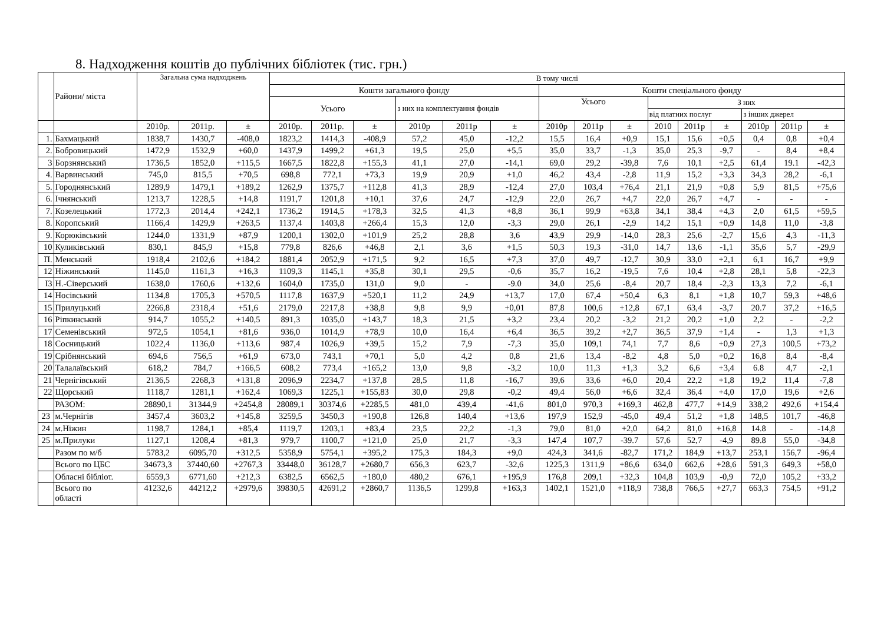8. Надходження коштів до публічних бібліотек (тис. грн.)
| | Райони/ міста | Загальна сума надходжень | | | В тому числі | | | | | | | | | | | | | | |
| --- | --- | --- | --- | --- | --- | --- | --- | --- | --- | --- | --- | --- | --- | --- | --- | --- | --- | --- | --- |
| | | | | | Кошти загального фонду | | | | | | Кошти спеціального фонду | | | | | | | | |
| | | | | | Усього | | | з них на комплектуання фондів | | | Усього | | | З них | | | | | |
| | | | | | | | | | | | | | | від платних послуг | | | з інших джерел | | |
| | | 2010р. | 2011р. | ± | 2010р. | 2011р. | ± | 2010р | 2011р | ± | 2010р | 2011р | ± | 2010 | 2011р | ± | 2010р | 2011р | ± |
| 1. | Бахмацький | 1838,7 | 1430,7 | -408,0 | 1823,2 | 1414,3 | -408,9 | 57,2 | 45,0 | -12,2 | 15,5 | 16,4 | +0,9 | 15,1 | 15,6 | +0,5 | 0,4 | 0,8 | +0,4 |
| 2. | Бобровицький | 1472,9 | 1532,9 | +60,0 | 1437,9 | 1499,2 | +61,3 | 19,5 | 25,0 | +5,5 | 35,0 | 33,7 | -1,3 | 35,0 | 25,3 | -9,7 | - | 8,4 | +8,4 |
| 3 | Борзнянський | 1736,5 | 1852,0 | +115,5 | 1667,5 | 1822,8 | +155,3 | 41,1 | 27,0 | -14,1 | 69,0 | 29,2 | -39,8 | 7,6 | 10,1 | +2,5 | 61,4 | 19.1 | -42,3 |
| 4. | Варвинський | 745,0 | 815,5 | +70,5 | 698,8 | 772,1 | +73,3 | 19,9 | 20,9 | +1,0 | 46,2 | 43,4 | -2,8 | 11,9 | 15,2 | +3,3 | 34,3 | 28,2 | -6,1 |
| 5. | Городнянський | 1289,9 | 1479,1 | +189,2 | 1262,9 | 1375,7 | +112,8 | 41,3 | 28,9 | -12,4 | 27,0 | 103,4 | +76,4 | 21,1 | 21,9 | +0,8 | 5,9 | 81,5 | +75,6 |
| 6. | Ічнянський | 1213,7 | 1228,5 | +14,8 | 1191,7 | 1201,8 | +10,1 | 37,6 | 24,7 | -12,9 | 22,0 | 26,7 | +4,7 | 22,0 | 26,7 | +4,7 | - | - | - |
| 7. | Козелецький | 1772,3 | 2014,4 | +242,1 | 1736,2 | 1914,5 | +178,3 | 32,5 | 41,3 | +8,8 | 36,1 | 99,9 | +63,8 | 34,1 | 38,4 | +4,3 | 2,0 | 61,5 | +59,5 |
| 8. | Коропський | 1166,4 | 1429,9 | +263,5 | 1137,4 | 1403,8 | +266,4 | 15,3 | 12,0 | -3,3 | 29,0 | 26,1 | -2,9 | 14,2 | 15,1 | +0,9 | 14,8 | 11,0 | -3,8 |
| 9. | Корюківський | 1244,0 | 1331,9 | +87,9 | 1200,1 | 1302,0 | +101,9 | 25,2 | 28,8 | 3,6 | 43,9 | 29,9 | -14,0 | 28,3 | 25,6 | -2,7 | 15,6 | 4,3 | -11,3 |
| 10 | Куликівський | 830,1 | 845,9 | +15,8 | 779,8 | 826,6 | +46,8 | 2,1 | 3,6 | +1,5 | 50,3 | 19,3 | -31,0 | 14,7 | 13,6 | -1,1 | 35,6 | 5,7 | -29,9 |
| П. | Менський | 1918,4 | 2102,6 | +184,2 | 1881,4 | 2052,9 | +171,5 | 9,2 | 16,5 | +7,3 | 37,0 | 49,7 | -12,7 | 30,9 | 33,0 | +2,1 | 6,1 | 16,7 | +9,9 |
| 12 | Ніжинський | 1145,0 | 1161,3 | +16,3 | 1109,3 | 1145,1 | +35,8 | 30,1 | 29,5 | -0,6 | 35,7 | 16,2 | -19,5 | 7,6 | 10,4 | +2,8 | 28,1 | 5,8 | -22,3 |
| I3 | Н.-Сіверський | 1638,0 | 1760,6 | +132,6 | 1604,0 | 1735,0 | 131,0 | 9,0 | - | -9.0 | 34,0 | 25,6 | -8,4 | 20,7 | 18,4 | -2,3 | 13,3 | 7,2 | -6,1 |
| 14 | Носівський | 1134,8 | 1705,3 | +570,5 | 1117,8 | 1637,9 | +520,1 | 11,2 | 24,9 | +13,7 | 17,0 | 67,4 | +50,4 | 6,3 | 8,1 | +1,8 | 10,7 | 59,3 | +48,6 |
| 15 | Прилуцький | 2266,8 | 2318,4 | +51,6 | 2179,0 | 2217,8 | +38,8 | 9,8 | 9,9 | +0,01 | 87,8 | 100,6 | +12,8 | 67,1 | 63,4 | -3,7 | 20.7 | 37,2 | +16,5 |
| 16 | Ріпкинський | 914,7 | 1055,2 | +140,5 | 891,3 | 1035,0 | +143,7 | 18,3 | 21,5 | +3,2 | 23,4 | 20,2 | -3,2 | 21,2 | 20,2 | +1,0 | 2,2 | - | -2,2 |
| 17 | Семенівський | 972,5 | 1054,1 | +81,6 | 936,0 | 1014,9 | +78,9 | 10,0 | 16,4 | +6,4 | 36,5 | 39,2 | +2,7 | 36,5 | 37,9 | +1,4 | - | 1,3 | +1,3 |
| 18 | Сосницький | 1022,4 | 1136,0 | +113,6 | 987,4 | 1026,9 | +39,5 | 15,2 | 7,9 | -7,3 | 35,0 | 109,1 | 74,1 | 7,7 | 8,6 | +0,9 | 27,3 | 100,5 | +73,2 |
| 19 | Срібнянський | 694,6 | 756,5 | +61,9 | 673,0 | 743,1 | +70,1 | 5,0 | 4,2 | 0,8 | 21,6 | 13,4 | -8,2 | 4,8 | 5,0 | +0,2 | 16,8 | 8,4 | -8,4 |
| 20 | Талалаївський | 618,2 | 784,7 | +166,5 | 608,2 | 773,4 | +165,2 | 13,0 | 9,8 | -3,2 | 10,0 | 11,3 | +1,3 | 3,2 | 6,6 | +3,4 | 6.8 | 4,7 | -2,1 |
| 21 | Чернігівський | 2136,5 | 2268,3 | +131,8 | 2096,9 | 2234,7 | +137,8 | 28,5 | 11,8 | -16,7 | 39,6 | 33,6 | +6,0 | 20,4 | 22,2 | +1,8 | 19,2 | 11,4 | -7,8 |
| 22 | Щорський | 1118,7 | 1281,1 | +162,4 | 1069,3 | 1225,1 | +155,83 | 30,0 | 29,8 | -0,2 | 49,4 | 56,0 | +6,6 | 32,4 | 36,4 | +4,0 | 17,0 | 19,6 | +2,6 |
| | РАЗОМ: | 28890,1 | 31344,9 | +2454,8 | 28089,1 | 30374,6 | +2285,5 | 481,0 | 439,4 | -41,6 | 801,0 | 970,3 | +169,3 | 462,8 | 477,7 | +14,9 | 338,2 | 492,6 | +154,4 |
| 23 | м.Чернігів | 3457,4 | 3603,2 | +145,8 | 3259,5 | 3450,3 | +190,8 | 126,8 | 140,4 | +13,6 | 197,9 | 152,9 | -45,0 | 49,4 | 51,2 | +1,8 | 148,5 | 101,7 | -46,8 |
| 24 | м.Ніжин | 1198,7 | 1284,1 | +85,4 | 1119,7 | 1203,1 | +83,4 | 23,5 | 22,2 | -1,3 | 79,0 | 81,0 | +2,0 | 64,2 | 81,0 | +16,8 | 14.8 | - | -14,8 |
| 25 | м.Прилуки | 1127,1 | 1208,4 | +81,3 | 979,7 | 1100,7 | +121,0 | 25,0 | 21,7 | -3,3 | 147,4 | 107,7 | -39.7 | 57,6 | 52,7 | -4,9 | 89.8 | 55,0 | -34,8 |
| | Разом по м/б | 5783,2 | 6095,70 | +312,5 | 5358,9 | 5754,1 | +395,2 | 175,3 | 184,3 | +9,0 | 424,3 | 341,6 | -82,7 | 171,2 | 184,9 | +13,7 | 253,1 | 156,7 | -96,4 |
| | Всього по ЦБС | 34673,3 | 37440,60 | +2767,3 | 33448,0 | 36128,7 | +2680,7 | 656,3 | 623,7 | -32,6 | 1225,3 | 1311,9 | +86,6 | 634,0 | 662,6 | +28,6 | 591,3 | 649,3 | +58,0 |
| | Обласні бібліот. | 6559,3 | 6771,60 | +212,3 | 6382,5 | 6562,5 | +180,0 | 480,2 | 676,1 | +195,9 | 176,8 | 209,1 | +32,3 | 104,8 | 103,9 | -0,9 | 72,0 | 105,2 | +33,2 |
| | Всього по області | 41232,6 | 44212,2 | +2979,6 | 39830,5 | 42691,2 | +2860,7 | 1136,5 | 1299,8 | +163,3 | 1402,1 | 1521,0 | +118,9 | 738,8 | 766,5 | +27,7 | 663,3 | 754,5 | +91,2 |